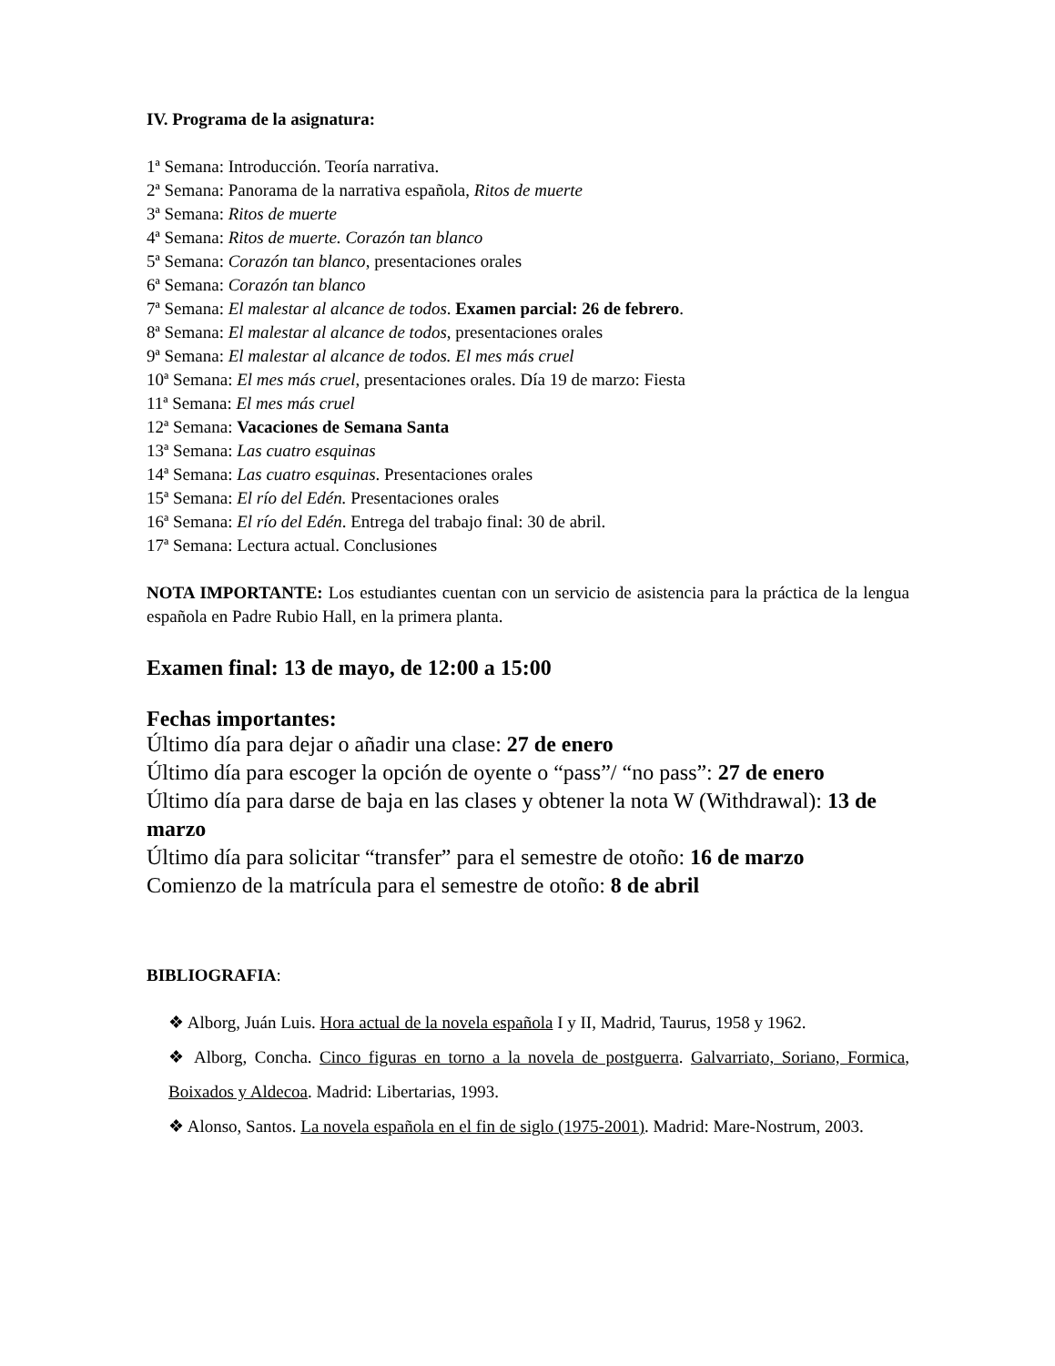IV. Programa de la asignatura:
1ª Semana: Introducción. Teoría narrativa.
2ª Semana: Panorama de la narrativa española, Ritos de muerte
3ª Semana: Ritos de muerte
4ª Semana: Ritos de muerte. Corazón tan blanco
5ª Semana: Corazón tan blanco, presentaciones orales
6ª Semana: Corazón tan blanco
7ª Semana: El malestar al alcance de todos. Examen parcial: 26 de febrero.
8ª Semana: El malestar al alcance de todos, presentaciones orales
9ª Semana: El malestar al alcance de todos. El mes más cruel
10ª Semana: El mes más cruel, presentaciones orales. Día 19 de marzo: Fiesta
11ª Semana: El mes más cruel
12ª Semana: Vacaciones de Semana Santa
13ª Semana: Las cuatro esquinas
14ª Semana: Las cuatro esquinas. Presentaciones orales
15ª Semana: El río del Edén. Presentaciones orales
16ª Semana: El río del Edén. Entrega del trabajo final: 30 de abril.
17ª Semana: Lectura actual. Conclusiones
NOTA IMPORTANTE: Los estudiantes cuentan con un servicio de asistencia para la práctica de la lengua española en Padre Rubio Hall, en la primera planta.
Examen final: 13 de mayo, de 12:00 a 15:00
Fechas importantes:
Último día para dejar o añadir una clase: 27 de enero
Último día para escoger la opción de oyente o “pass”/ “no pass”: 27 de enero
Último día para darse de baja en las clases y obtener la nota W (Withdrawal): 13 de marzo
Último día para solicitar “transfer” para el semestre de otoño: 16 de marzo
Comienzo de la matrícula para el semestre de otoño: 8 de abril
BIBLIOGRAFIA:
❖ Alborg, Juán Luis. Hora actual de la novela española I y II, Madrid, Taurus, 1958 y 1962.
❖ Alborg, Concha. Cinco figuras en torno a la novela de postguerra. Galvarriato, Soriano, Formica, Boixados y Aldecoa. Madrid: Libertarias, 1993.
❖ Alonso, Santos. La novela española en el fin de siglo (1975-2001). Madrid: Mare-Nostrum, 2003.